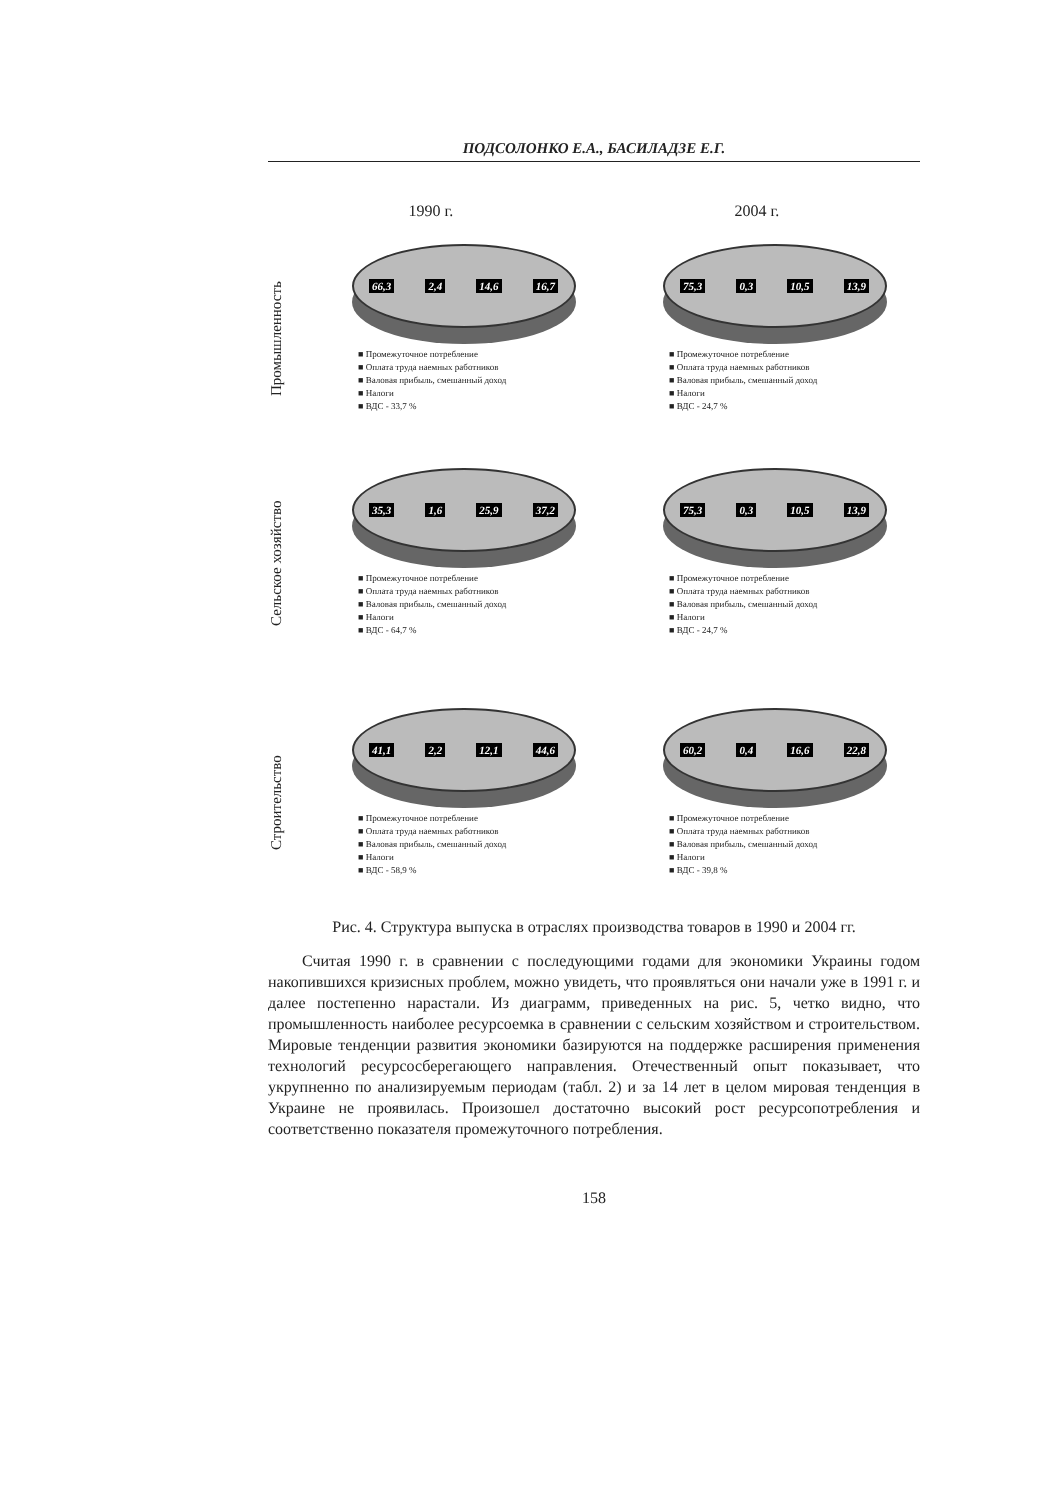ПОДСОЛОНКО Е.А., БАСИЛАДЗЕ Е.Г.
1990 г. 2004 г.
Промышленность
66,3 2,4 14,6 16,7
■ Промежуточное потребление
■ Оплата труда наемных работников
■ Валовая прибыль, смешанный доход
■ Налоги
■ ВДС - 33,7 %
75,3 0,3 10,5 13,9
■ Промежуточное потребление
■ Оплата труда наемных работников
■ Валовая прибыль, смешанный доход
■ Налоги
■ ВДС - 24,7 %
Сельское хозяйство
35,3 1,6 25,9 37,2
■ Промежуточное потребление
■ Оплата труда наемных работников
■ Валовая прибыль, смешанный доход
■ Налоги
■ ВДС - 64,7 %
75,3 0,3 10,5 13,9
■ Промежуточное потребление
■ Оплата труда наемных работников
■ Валовая прибыль, смешанный доход
■ Налоги
■ ВДС - 24,7 %
Строительство
41,1 2,2 12,1 44,6
■ Промежуточное потребление
■ Оплата труда наемных работников
■ Валовая прибыль, смешанный доход
■ Налоги
■ ВДС - 58,9 %
60,2 0,4 16,6 22,8
■ Промежуточное потребление
■ Оплата труда наемных работников
■ Валовая прибыль, смешанный доход
■ Налоги
■ ВДС - 39,8 %
Рис. 4. Структура выпуска в отраслях производства товаров в 1990 и 2004 гг.
Считая 1990 г. в сравнении с последующими годами для экономики Украины годом накопившихся кризисных проблем, можно увидеть, что проявляться они начали уже в 1991 г. и далее постепенно нарастали. Из диаграмм, приведенных на рис. 5, четко видно, что промышленность наиболее ресурсоемка в сравнении с сельским хозяйством и строительством. Мировые тенденции развития экономики базируются на поддержке расширения применения технологий ресурсосберегающего направления. Отечественный опыт показывает, что укрупненно по анализируемым периодам (табл. 2) и за 14 лет в целом мировая тенденция в Украине не проявилась. Произошел достаточно высокий рост ресурсопотребления и соответственно показателя промежуточного потребления.
158